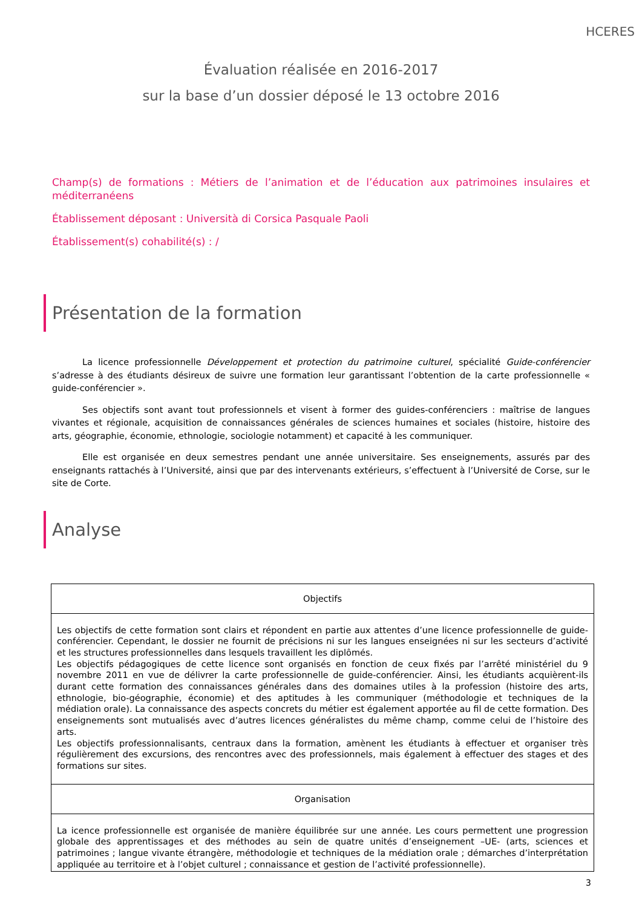HCERES
Évaluation réalisée en 2016-2017
sur la base d’un dossier déposé le 13 octobre 2016
Champ(s) de formations : Métiers de l’animation et de l’éducation aux patrimoines insulaires et méditerranéens
Établissement déposant : Università di Corsica Pasquale Paoli
Établissement(s) cohabilité(s) : /
Présentation de la formation
La licence professionnelle Développement et protection du patrimoine culturel, spécialité Guide-conférencier s’adresse à des étudiants désireux de suivre une formation leur garantissant l’obtention de la carte professionnelle « guide-conférencier ».
Ses objectifs sont avant tout professionnels et visent à former des guides-conférenciers : maîtrise de langues vivantes et régionale, acquisition de connaissances générales de sciences humaines et sociales (histoire, histoire des arts, géographie, économie, ethnologie, sociologie notamment) et capacité à les communiquer.
Elle est organisée en deux semestres pendant une année universitaire. Ses enseignements, assurés par des enseignants rattachés à l’Université, ainsi que par des intervenants extérieurs, s’effectuent à l’Université de Corse, sur le site de Corte.
Analyse
| Objectifs |
| --- |
| Les objectifs de cette formation sont clairs et répondent en partie aux attentes d’une licence professionnelle de guide-conférencier. Cependant, le dossier ne fournit de précisions ni sur les langues enseignées ni sur les secteurs d’activité et les structures professionnelles dans lesquels travaillent les diplômés. Les objectifs pédagogiques de cette licence sont organisés en fonction de ceux fixés par l’arrêté ministériel du 9 novembre 2011 en vue de délivrer la carte professionnelle de guide-conférencier. Ainsi, les étudiants acquièrent-ils durant cette formation des connaissances générales dans des domaines utiles à la profession (histoire des arts, ethnologie, bio-géographie, économie) et des aptitudes à les communiquer (méthodologie et techniques de la médiation orale). La connaissance des aspects concrets du métier est également apportée au fil de cette formation. Des enseignements sont mutualisés avec d’autres licences généralistes du même champ, comme celui de l’histoire des arts. Les objectifs professionnalisants, centraux dans la formation, amènent les étudiants à effectuer et organiser très régulièrement des excursions, des rencontres avec des professionnels, mais également à effectuer des stages et des formations sur sites. |
| Organisation |
| La icence professionnelle est organisée de manière équilibrée sur une année. Les cours permettent une progression globale des apprentissages et des méthodes au sein de quatre unités d’enseignement –UE- (arts, sciences et patrimoines ; langue vivante étrangère, méthodologie et techniques de la médiation orale ; démarches d’interprétation appliquée au territoire et à l’objet culturel ; connaissance et gestion de l’activité professionnelle). |
3